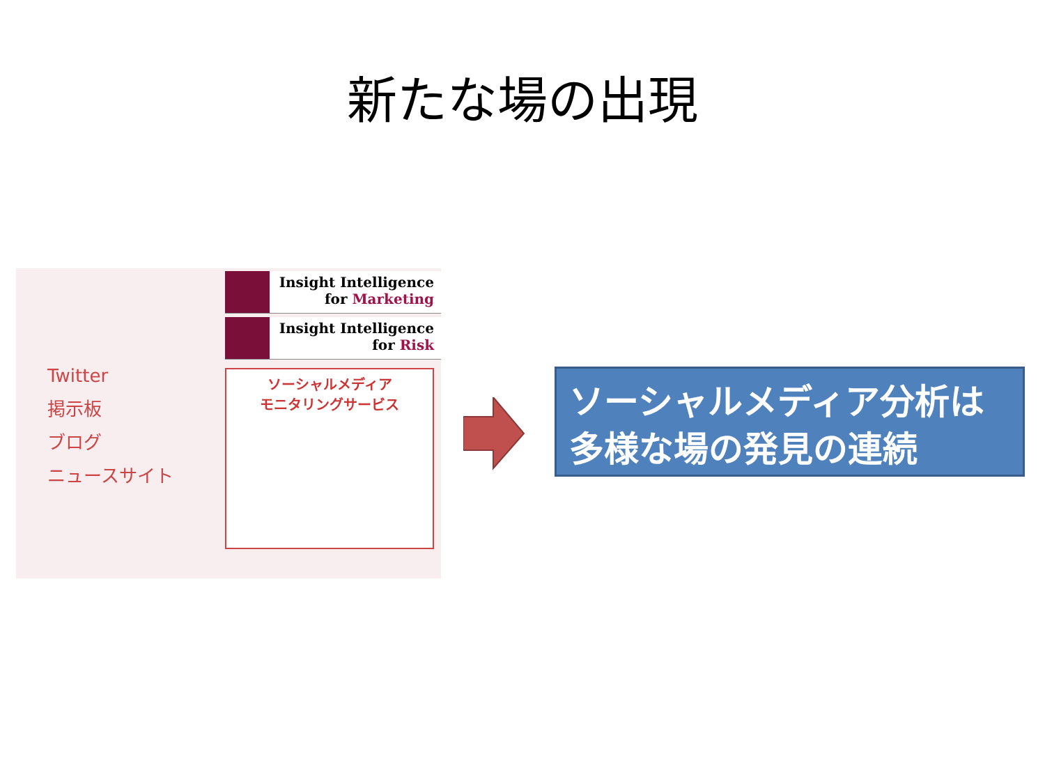新たな場の出現
Twitter
掲示板
ブログ
ニュースサイト
Insight Intelligence
for Marketing
Insight Intelligence
for Risk
ソーシャルメディア
モニタリングサービス
ソーシャルメディア分析は
多様な場の発見の連続